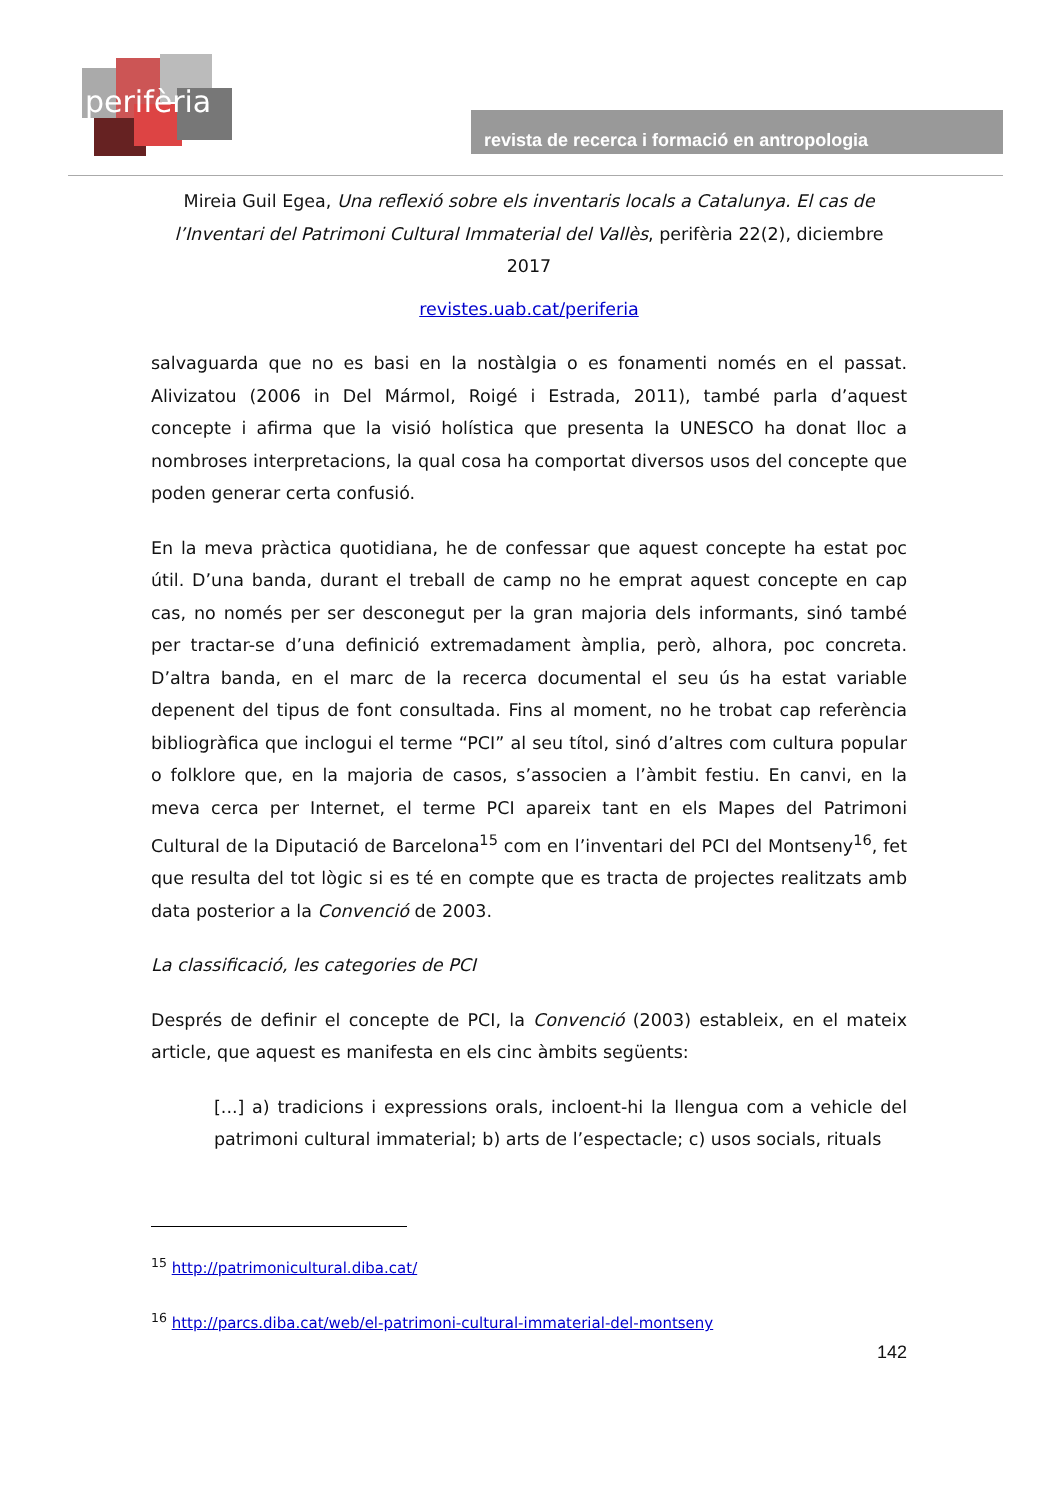perifèria
revista de recerca i formació en antropologia
Mireia Guil Egea, Una reflexió sobre els inventaris locals a Catalunya. El cas de l’Inventari del Patrimoni Cultural Immaterial del Vallès, perifèria 22(2), diciembre 2017
revistes.uab.cat/periferia
salvaguarda que no es basi en la nostàlgia o es fonamenti només en el passat. Alivizatou (2006 in Del Mármol, Roigé i Estrada, 2011), també parla d’aquest concepte i afirma que la visió holística que presenta la UNESCO ha donat lloc a nombroses interpretacions, la qual cosa ha comportat diversos usos del concepte que poden generar certa confusió.
En la meva pràctica quotidiana, he de confessar que aquest concepte ha estat poc útil. D’una banda, durant el treball de camp no he emprat aquest concepte en cap cas, no només per ser desconegut per la gran majoria dels informants, sinó també per tractar-se d’una definició extremadament àmplia, però, alhora, poc concreta. D’altra banda, en el marc de la recerca documental el seu ús ha estat variable depenent del tipus de font consultada. Fins al moment, no he trobat cap referència bibliogràfica que inclogui el terme “PCI” al seu títol, sinó d’altres com cultura popular o folklore que, en la majoria de casos, s’associen a l’àmbit festiu. En canvi, en la meva cerca per Internet, el terme PCI apareix tant en els Mapes del Patrimoni Cultural de la Diputació de Barcelona<sup>15</sup> com en l’inventari del PCI del Montseny<sup>16</sup>, fet que resulta del tot lògic si es té en compte que es tracta de projectes realitzats amb data posterior a la Convenció de 2003.
La classificació, les categories de PCI
Després de definir el concepte de PCI, la Convenció (2003) estableix, en el mateix article, que aquest es manifesta en els cinc àmbits següents:
[...] a) tradicions i expressions orals, incloent-hi la llengua com a vehicle del patrimoni cultural immaterial; b) arts de l’espectacle; c) usos socials, rituals
<sup>15</sup> http://patrimonicultural.diba.cat/
<sup>16</sup> http://parcs.diba.cat/web/el-patrimoni-cultural-immaterial-del-montseny
142